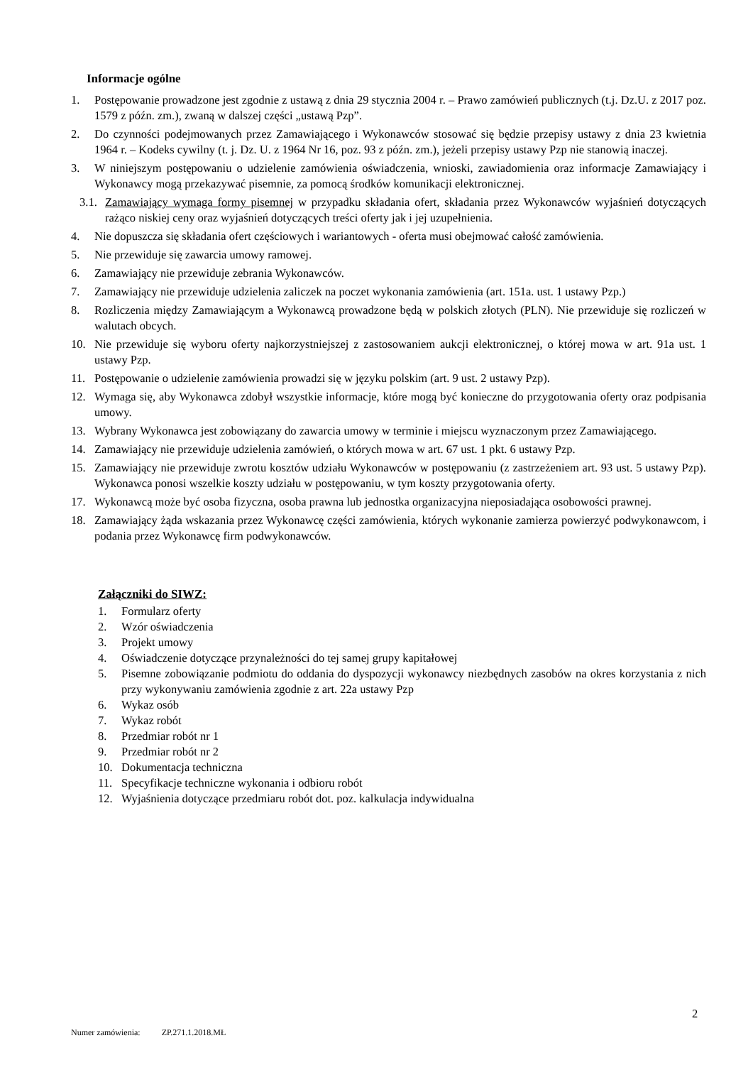Informacje ogólne
1. Postępowanie prowadzone jest zgodnie z ustawą z dnia 29 stycznia 2004 r. – Prawo zamówień publicznych (t.j. Dz.U. z 2017 poz. 1579 z późn. zm.), zwaną w dalszej części „ustawą Pzp”.
2. Do czynności podejmowanych przez Zamawiającego i Wykonawców stosować się będzie przepisy ustawy z dnia 23 kwietnia 1964 r. – Kodeks cywilny (t. j. Dz. U. z 1964 Nr 16, poz. 93 z późn. zm.), jeżeli przepisy ustawy Pzp nie stanowią inaczej.
3. W niniejszym postępowaniu o udzielenie zamówienia oświadczenia, wnioski, zawiadomienia oraz informacje Zamawiający i Wykonawcy mogą przekazywać pisemnie, za pomocą środków komunikacji elektronicznej.
3.1. Zamawiający wymaga formy pisemnej w przypadku składania ofert, składania przez Wykonawców wyjaśnień dotyczących rażąco niskiej ceny oraz wyjaśnień dotyczących treści oferty jak i jej uzupełnienia.
4. Nie dopuszcza się składania ofert częściowych i wariantowych - oferta musi obejmować całość zamówienia.
5. Nie przewiduje się zawarcia umowy ramowej.
6. Zamawiający nie przewiduje zebrania Wykonawców.
7. Zamawiający nie przewiduje udzielenia zaliczek na poczet wykonania zamówienia (art. 151a. ust. 1 ustawy Pzp.)
8. Rozliczenia między Zamawiającym a Wykonawcą prowadzone będą w polskich złotych (PLN). Nie przewiduje się rozliczeń w walutach obcych.
10. Nie przewiduje się wyboru oferty najkorzystniejszej z zastosowaniem aukcji elektronicznej, o której mowa w art. 91a ust. 1 ustawy Pzp.
11. Postępowanie o udzielenie zamówienia prowadzi się w języku polskim (art. 9 ust. 2 ustawy Pzp).
12. Wymaga się, aby Wykonawca zdobył wszystkie informacje, które mogą być konieczne do przygotowania oferty oraz podpisania umowy.
13. Wybrany Wykonawca jest zobowiązany do zawarcia umowy w terminie i miejscu wyznaczonym przez Zamawiającego.
14. Zamawiający nie przewiduje udzielenia zamówień, o których mowa w art. 67 ust. 1 pkt. 6 ustawy Pzp.
15. Zamawiający nie przewiduje zwrotu kosztów udziału Wykonawców w postępowaniu (z zastrzeżeniem art. 93 ust. 5 ustawy Pzp). Wykonawca ponosi wszelkie koszty udziału w postępowaniu, w tym koszty przygotowania oferty.
17. Wykonawcą może być osoba fizyczna, osoba prawna lub jednostka organizacyjna nieposiadająca osobowości prawnej.
18. Zamawiający żąda wskazania przez Wykonawcę części zamówienia, których wykonanie zamierza powierzyć podwykonawcom, i podania przez Wykonawcę firm podwykonawców.
Załączniki do SIWZ:
1. Formularz oferty
2. Wzór oświadczenia
3. Projekt umowy
4. Oświadczenie dotyczące przynależności do tej samej grupy kapitałowej
5. Pisemne zobowiązanie podmiotu do oddania do dyspozycji wykonawcy niezbędnych zasobów na okres korzystania z nich przy wykonywaniu zamówienia zgodnie z art. 22a ustawy Pzp
6. Wykaz osób
7. Wykaz robót
8. Przedmiar robót nr 1
9. Przedmiar robót nr 2
10. Dokumentacja techniczna
11. Specyfikacje techniczne wykonania i odbioru robót
12. Wyjaśnienia dotyczące przedmiaru robót dot. poz. kalkulacja indywidualna
2
Numer zamówienia: ZP.271.1.2018.MŁ